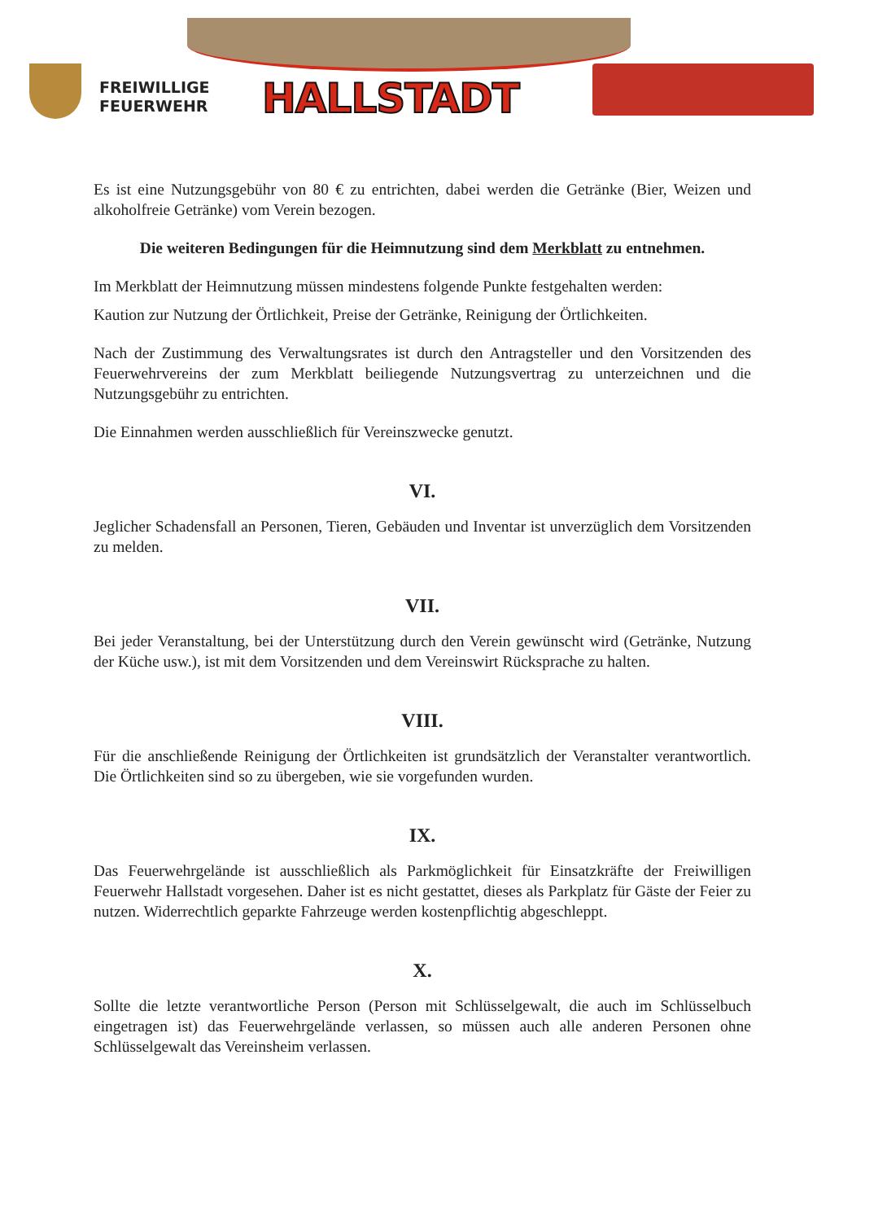FREIWILLIGE
FEUERWEHR
HALLSTADT
Es ist eine Nutzungsgebühr von 80 € zu entrichten, dabei werden die Getränke (Bier, Weizen und alkoholfreie Getränke) vom Verein bezogen.
Die weiteren Bedingungen für die Heimnutzung sind dem Merkblatt zu entnehmen.
Im Merkblatt der Heimnutzung müssen mindestens folgende Punkte festgehalten werden:
Kaution zur Nutzung der Örtlichkeit, Preise der Getränke, Reinigung der Örtlichkeiten.
Nach der Zustimmung des Verwaltungsrates ist durch den Antragsteller und den Vorsitzenden des Feuerwehrvereins der zum Merkblatt beiliegende Nutzungsvertrag zu unterzeichnen und die Nutzungsgebühr zu entrichten.
Die Einnahmen werden ausschließlich für Vereinszwecke genutzt.
VI.
Jeglicher Schadensfall an Personen, Tieren, Gebäuden und Inventar ist unverzüglich dem Vorsitzenden zu melden.
VII.
Bei jeder Veranstaltung, bei der Unterstützung durch den Verein gewünscht wird (Getränke, Nutzung der Küche usw.), ist mit dem Vorsitzenden und dem Vereinswirt Rücksprache zu halten.
VIII.
Für die anschließende Reinigung der Örtlichkeiten ist grundsätzlich der Veranstalter verantwortlich. Die Örtlichkeiten sind so zu übergeben, wie sie vorgefunden wurden.
IX.
Das Feuerwehrgelände ist ausschließlich als Parkmöglichkeit für Einsatzkräfte der Freiwilligen Feuerwehr Hallstadt vorgesehen. Daher ist es nicht gestattet, dieses als Parkplatz für Gäste der Feier zu nutzen. Widerrechtlich geparkte Fahrzeuge werden kostenpflichtig abgeschleppt.
X.
Sollte die letzte verantwortliche Person (Person mit Schlüsselgewalt, die auch im Schlüsselbuch eingetragen ist) das Feuerwehrgelände verlassen, so müssen auch alle anderen Personen ohne Schlüsselgewalt das Vereinsheim verlassen.